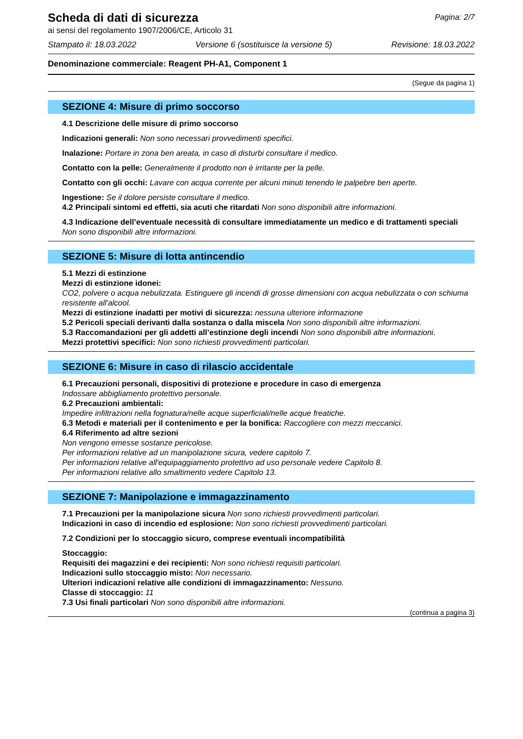Scheda di dati di sicurezza
ai sensi del regolamento 1907/2006/CE, Articolo 31
Pagina: 2/7
Stampato il: 18.03.2022 Versione 6 (sostituisce la versione 5) Revisione: 18.03.2022
Denominazione commerciale: Reagent PH-A1, Component 1
(Segue da pagina 1)
SEZIONE 4: Misure di primo soccorso
4.1 Descrizione delle misure di primo soccorso
Indicazioni generali: Non sono necessari provvedimenti specifici.
Inalazione: Portare in zona ben areata, in caso di disturbi consultare il medico.
Contatto con la pelle: Generalmente il prodotto non è irritante per la pelle.
Contatto con gli occhi: Lavare con acqua corrente per alcuni minuti tenendo le palpebre ben aperte.
Ingestione: Se il dolore persiste consultare il medico.
4.2 Principali sintomi ed effetti, sia acuti che ritardati Non sono disponibili altre informazioni.
4.3 Indicazione dell’eventuale necessità di consultare immediatamente un medico e di trattamenti speciali
Non sono disponibili altre informazioni.
SEZIONE 5: Misure di lotta antincendio
5.1 Mezzi di estinzione
Mezzi di estinzione idonei:
CO2, polvere o acqua nebulizzata. Estinguere gli incendi di grosse dimensioni con acqua nebulizzata o con schiuma resistente all'alcool.
Mezzi di estinzione inadatti per motivi di sicurezza: nessuna ulteriore informazione
5.2 Pericoli speciali derivanti dalla sostanza o dalla miscela Non sono disponibili altre informazioni.
5.3 Raccomandazioni per gli addetti all’estinzione degli incendi Non sono disponibili altre informazioni.
Mezzi protettivi specifici: Non sono richiesti provvedimenti particolari.
SEZIONE 6: Misure in caso di rilascio accidentale
6.1 Precauzioni personali, dispositivi di protezione e procedure in caso di emergenza
Indossare abbigliamento protettivo personale.
6.2 Precauzioni ambientali:
Impedire infiltrazioni nella fognatura/nelle acque superficiali/nelle acque freatiche.
6.3 Metodi e materiali per il contenimento e per la bonifica: Raccogliere con mezzi meccanici.
6.4 Riferimento ad altre sezioni
Non vengono emesse sostanze pericolose.
Per informazioni relative ad un manipolazione sicura, vedere capitolo 7.
Per informazioni relative all'equipaggiamento protettivo ad uso personale vedere Capitolo 8.
Per informazioni relative allo smaltimento vedere Capitolo 13.
SEZIONE 7: Manipolazione e immagazzinamento
7.1 Precauzioni per la manipolazione sicura Non sono richiesti provvedimenti particolari.
Indicazioni in caso di incendio ed esplosione: Non sono richiesti provvedimenti particolari.
7.2 Condizioni per lo stoccaggio sicuro, comprese eventuali incompatibilità
Stoccaggio:
Requisiti dei magazzini e dei recipienti: Non sono richiesti requisiti particolari.
Indicazioni sullo stoccaggio misto: Non necessario.
Ulteriori indicazioni relative alle condizioni di immagazzinamento: Nessuno.
Classe di stoccaggio: 11
7.3 Usi finali particolari Non sono disponibili altre informazioni.
(continua a pagina 3)